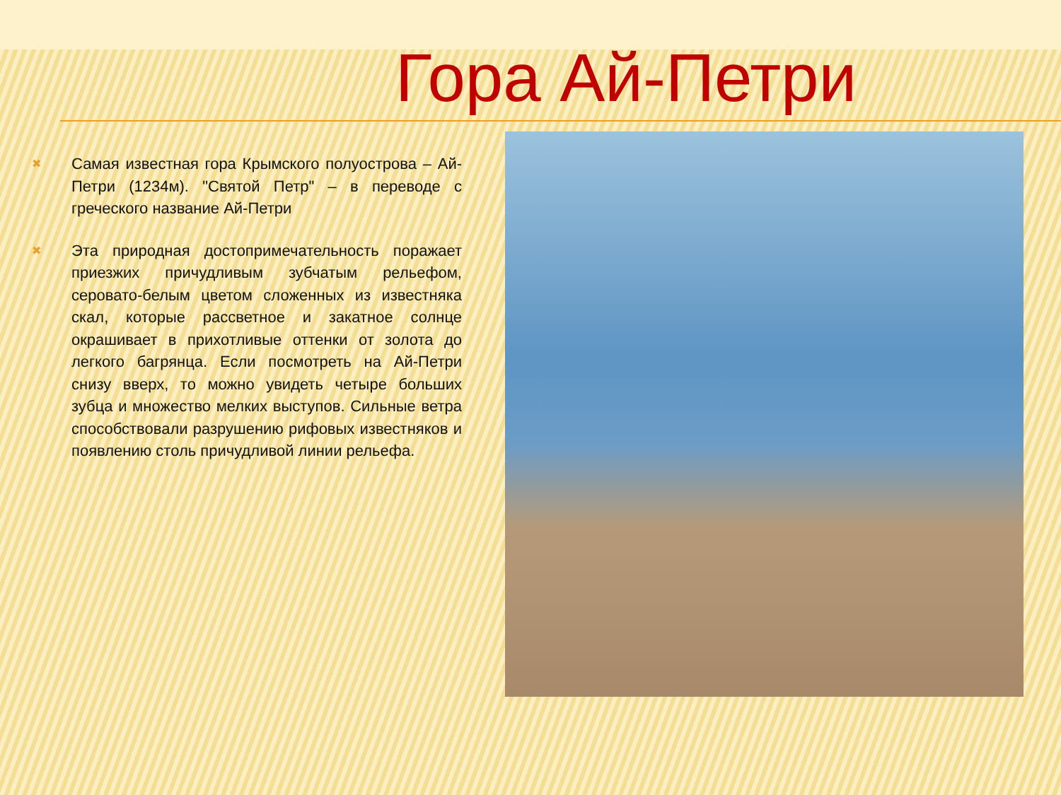Гора Ай-Петри
✖
Самая известная гора Крымского полуострова – Ай-Петри (1234м). "Святой Петр" – в переводе с греческого название Ай-Петри
✖
Эта природная достопримечательность поражает приезжих причудливым зубчатым рельефом, серовато-белым цветом сложенных из известняка скал, которые рассветное и закатное солнце окрашивает в прихотливые оттенки от золота до легкого багрянца. Если посмотреть на Ай-Петри снизу вверх, то можно увидеть четыре больших зубца и множество мелких выступов. Сильные ветра способствовали разрушению рифовых известняков и появлению столь причудливой линии рельефа.